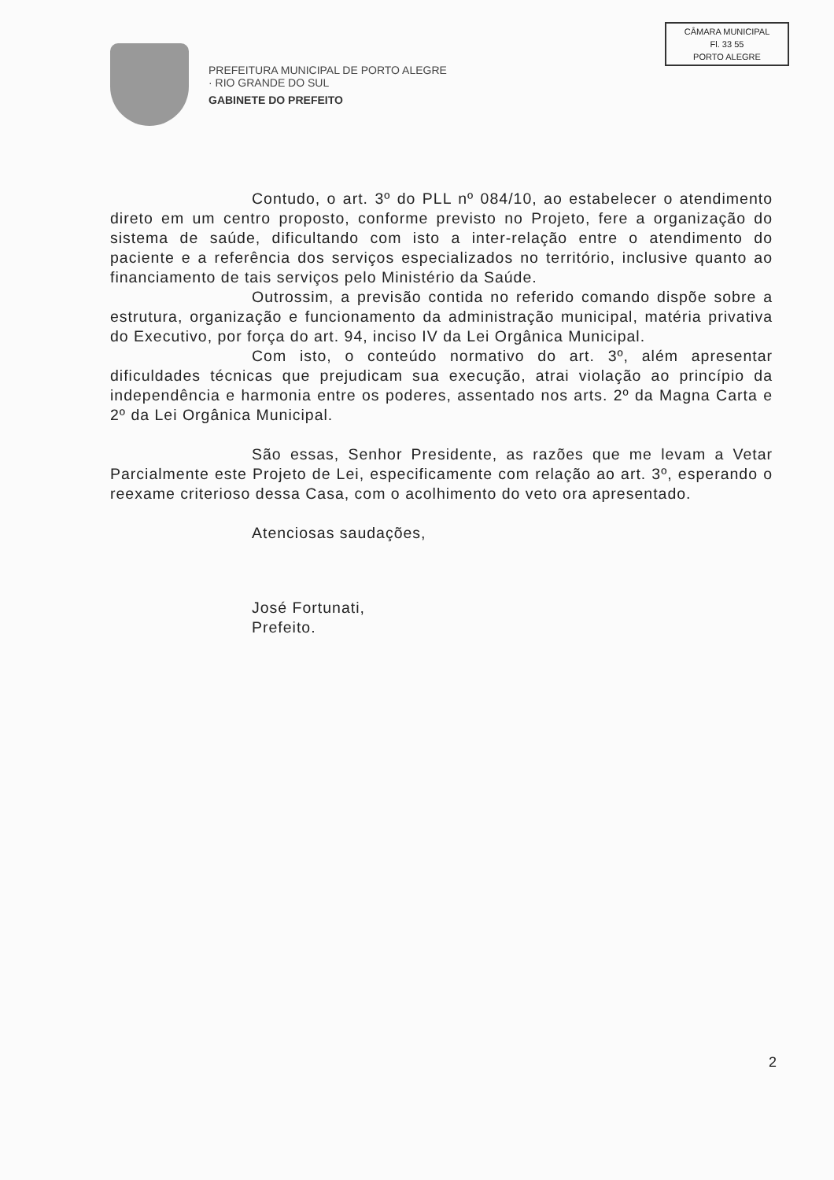PREFEITURA MUNICIPAL DE PORTO ALEGRE
· RIO GRANDE DO SUL
GABINETE DO PREFEITO
CÂMARA MUNICIPAL
Fl. 33 55
PORTO ALEGRE
Contudo, o art. 3º do PLL nº 084/10, ao estabelecer o atendimento direto em um centro proposto, conforme previsto no Projeto, fere a organização do sistema de saúde, dificultando com isto a inter-relação entre o atendimento do paciente e a referência dos serviços especializados no território, inclusive quanto ao financiamento de tais serviços pelo Ministério da Saúde.
Outrossim, a previsão contida no referido comando dispõe sobre a estrutura, organização e funcionamento da administração municipal, matéria privativa do Executivo, por força do art. 94, inciso IV da Lei Orgânica Municipal.
Com isto, o conteúdo normativo do art. 3º, além apresentar dificuldades técnicas que prejudicam sua execução, atrai violação ao princípio da independência e harmonia entre os poderes, assentado nos arts. 2º da Magna Carta e 2º da Lei Orgânica Municipal.
São essas, Senhor Presidente, as razões que me levam a Vetar Parcialmente este Projeto de Lei, especificamente com relação ao art. 3º, esperando o reexame criterioso dessa Casa, com o acolhimento do veto ora apresentado.
Atenciosas saudações,
José Fortunati,
Prefeito.
2